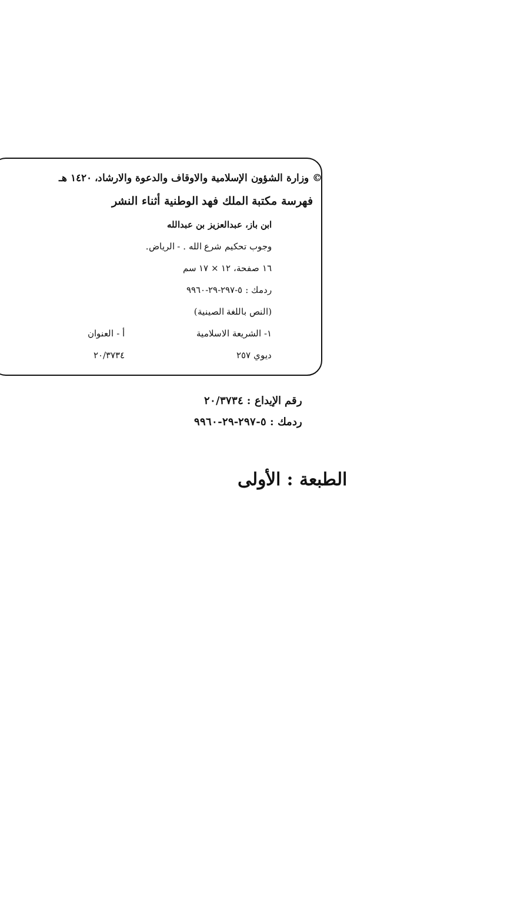© وزارة الشؤون الإسلامية والاوقاف والدعوة والارشاد، ١٤٢٠ هـ
فهرسة مكتبة الملك فهد الوطنية أثناء النشر
ابن باز، عبدالعزيز بن عبدالله
وجوب تحكيم شرع الله . - الرياض.
١٦ صفحة، ١٢ × ١٧ سم
ردمك : ٥-٢٩٧-٢٩-٩٩٦٠
(النص باللغة الصينية)
١- الشريعة الاسلامية أ - العنوان
ديوي ٢٥٧ ٢٠/٣٧٣٤
رقم الإيداع : ٢٠/٣٧٣٤
ردمك : ٥-٢٩٧-٢٩-٩٩٦٠
الطبعة : الأولى